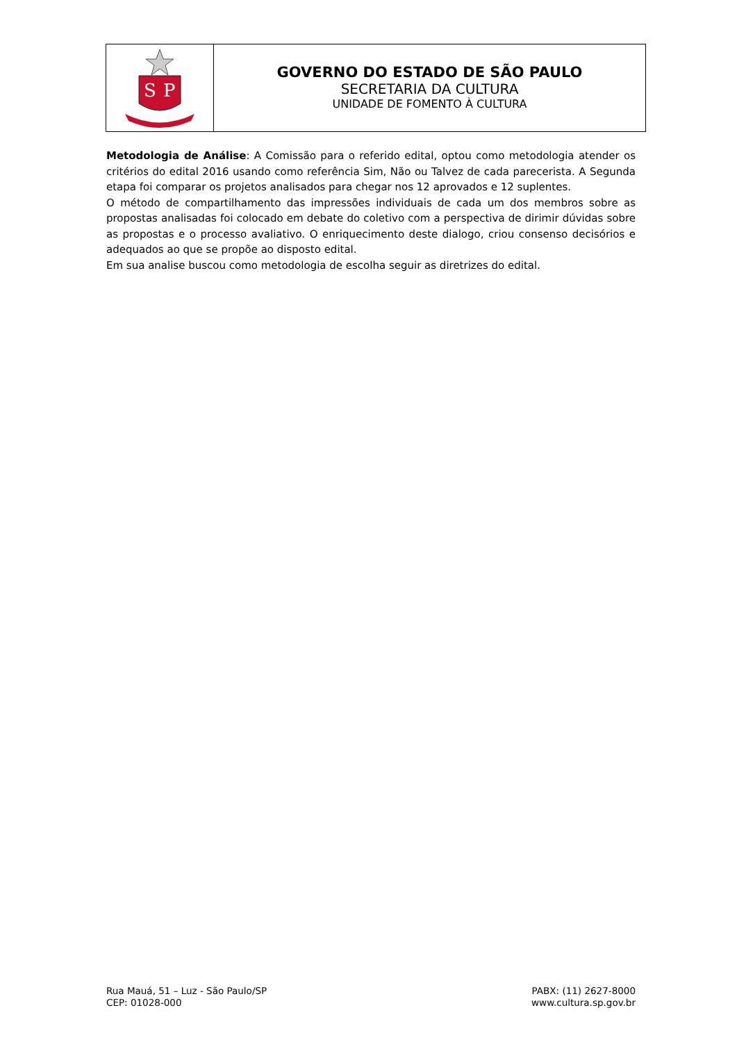S
P
GOVERNO DO ESTADO DE SÃO PAULO
SECRETARIA DA CULTURA
UNIDADE DE FOMENTO À CULTURA
Metodologia de Análise: A Comissão para o referido edital, optou como metodologia atender os critérios do edital 2016 usando como referência Sim, Não ou Talvez de cada parecerista. A Segunda etapa foi comparar os projetos analisados para chegar nos 12 aprovados e 12 suplentes.
O método de compartilhamento das impressões individuais de cada um dos membros sobre as propostas analisadas foi colocado em debate do coletivo com a perspectiva de dirimir dúvidas sobre as propostas e o processo avaliativo. O enriquecimento deste dialogo, criou consenso decisórios e adequados ao que se propõe ao disposto edital.
Em sua analise buscou como metodologia de escolha seguir as diretrizes do edital.
Rua Mauá, 51 – Luz - São Paulo/SP
CEP: 01028-000
PABX: (11) 2627-8000
www.cultura.sp.gov.br